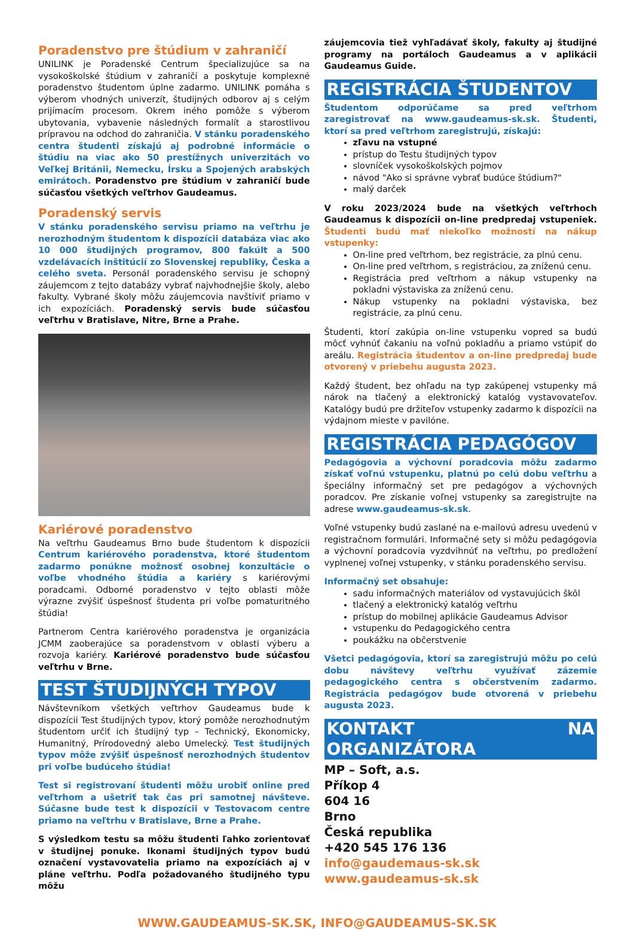Poradenstvo pre štúdium v zahraničí
UNILINK je Poradenské Centrum špecializujúce sa na vysokoškolské štúdium v zahraničí a poskytuje komplexné poradenstvo študentom úplne zadarmo. UNILINK pomáha s výberom vhodných univerzít, študijných odborov aj s celým prijímacím procesom. Okrem iného pomôže s výberom ubytovania, vybavenie následných formalít a starostlivou prípravou na odchod do zahraničia. V stánku poradenského centra študenti získajú aj podrobné informácie o štúdiu na viac ako 50 prestížnych univerzitách vo Veľkej Británii, Nemecku, Írsku a Spojených arabských emirátoch. Poradenstvo pre štúdium v zahraničí bude súčasťou všetkých veľtrhov Gaudeamus.
Poradenský servis
V stánku poradenského servisu priamo na veľtrhu je nerozhodným študentom k dispozícii databáza viac ako 10 000 študijných programov, 800 fakúlt a 500 vzdelávacích inštitúcií zo Slovenskej republiky, Česka a celého sveta. Personál poradenského servisu je schopný záujemcom z tejto databázy vybrať najvhodnejšie školy, alebo fakulty. Vybrané školy môžu záujemcovia navštíviť priamo v ich expozíciách. Poradenský servis bude súčasťou veľtrhu v Bratislave, Nitre, Brne a Prahe.
Kariérové poradenstvo
Na veľtrhu Gaudeamus Brno bude študentom k dispozícii Centrum kariérového poradenstva, ktoré študentom zadarmo ponúkne možnosť osobnej konzultácie o voľbe vhodného štúdia a kariéry s kariérovými poradcami. Odborné poradenstvo v tejto oblasti môže výrazne zvýšiť úspešnosť študenta pri voľbe pomaturitného štúdia!
Partnerom Centra kariérového poradenstva je organizácia JCMM zaoberajúce sa poradenstvom v oblasti výberu a rozvoja kariéry. Kariérové poradenstvo bude súčasťou veľtrhu v Brne.
TEST ŠTUDIJNÝCH TYPOV
Návštevníkom všetkých veľtrhov Gaudeamus bude k dispozícii Test študijných typov, ktorý pomôže nerozhodnutým študentom určiť ich študijný typ – Technický, Ekonomicky, Humanitný, Prírodovedný alebo Umelecký. Test študijných typov môže zvýšiť úspešnosť nerozhodných študentov pri voľbe budúceho štúdia!
Test si registrovaní študenti môžu urobiť online pred veľtrhom a ušetriť tak čas pri samotnej návšteve. Súčasne bude test k dispozícii v Testovacom centre priamo na veľtrhu v Bratislave, Brne a Prahe.
S výsledkom testu sa môžu študenti ľahko zorientovať v študijnej ponuke. Ikonami študijných typov budú označení vystavovatelia priamo na expozíciách aj v pláne veľtrhu. Podľa požadovaného študijného typu môžu
záujemcovia tiež vyhľadávať školy, fakulty aj študijné programy na portáloch Gaudeamus a v aplikácii Gaudeamus Guide.
REGISTRÁCIA ŠTUDENTOV
Študentom odporúčame sa pred veľtrhom zaregistrovať na www.gaudeamus-sk.sk. Študenti, ktorí sa pred veľtrhom zaregistrujú, získajú:
zľavu na vstupné
prístup do Testu študijných typov
slovníček vysokoškolských pojmov
návod "Ako si správne vybrať budúce štúdium?"
malý darček
V roku 2023/2024 bude na všetkých veľtrhoch Gaudeamus k dispozícii on-line predpredaj vstupeniek. Študenti budú mať niekoľko možností na nákup vstupenky:
On-line pred veľtrhom, bez registrácie, za plnú cenu.
On-line pred veľtrhom, s registráciou, za zníženú cenu.
Registrácia pred veľtrhom a nákup vstupenky na pokladni výstaviska za zníženú cenu.
Nákup vstupenky na pokladni výstaviska, bez registrácie, za plnú cenu.
Študenti, ktorí zakúpia on-line vstupenku vopred sa budú môcť vyhnúť čakaniu na voľnú pokladňu a priamo vstúpiť do areálu. Registrácia študentov a on-line predpredaj bude otvorený v priebehu augusta 2023.
Každý študent, bez ohľadu na typ zakúpenej vstupenky má nárok na tlačený a elektronický katalóg vystavovateľov. Katalógy budú pre držiteľov vstupenky zadarmo k dispozícii na výdajnom mieste v pavilóne.
REGISTRÁCIA PEDAGÓGOV
Pedagógovia a výchovní poradcovia môžu zadarmo získať voľnú vstupenku, platnú po celú dobu veľtrhu a špeciálny informačný set pre pedagógov a výchovných poradcov. Pre získanie voľnej vstupenky sa zaregistrujte na adrese www.gaudeamus-sk.sk.
Voľné vstupenky budú zaslané na e-mailovú adresu uvedenú v registračnom formulári. Informačné sety si môžu pedagógovia a výchovní poradcovia vyzdvihnúť na veľtrhu, po predložení vyplnenej voľnej vstupenky, v stánku poradenského servisu.
Informačný set obsahuje:
sadu informačných materiálov od vystavujúcich škôl
tlačený a elektronický katalóg veľtrhu
prístup do mobilnej aplikácie Gaudeamus Advisor
vstupenku do Pedagogického centra
poukážku na občerstvenie
Všetci pedagógovia, ktorí sa zaregistrujú môžu po celú dobu návštevy veľtrhu využívať zázemie pedagogického centra s občerstvením zadarmo. Registrácia pedagógov bude otvorená v priebehu augusta 2023.
KONTAKT NA ORGANIZÁTORA
MP – Soft, a.s.
Příkop 4
604 16
Brno
Česká republika
+420 545 176 136
info@gaudemaus-sk.sk
www.gaudeamus-sk.sk
WWW.GAUDEAMUS-SK.SK, INFO@GAUDEAMUS-SK.SK